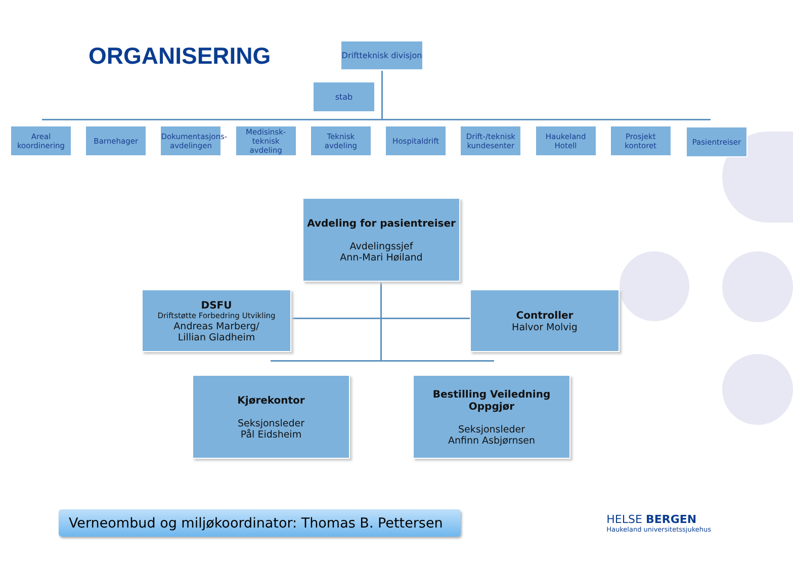ORGANISERING
Driftteknisk divisjon
stab
Areal koordinering
Barnehager Dokumentasjons-avdelingen
Medisinsk-teknisk avdeling
Teknisk avdeling
Hospitaldrift Drift-/teknisk kundesenter
Haukeland Hotell
Prosjekt kontoret
Pasientreiser
Avdeling for pasientreiser
Avdelingssjef
Ann-Mari Høiland
DSFU
Driftstøtte Forbedring Utvikling
Andreas Marberg/
Lillian Gladheim
Controller
Halvor Molvig
Kjørekontor
Seksjonsleder
Pål Eidsheim
Bestilling Veiledning Oppgjør
Seksjonsleder
Anfinn Asbjørnsen
Verneombud og miljøkoordinator: Thomas B. Pettersen
HELSE BERGEN
Haukeland universitetssjukehus